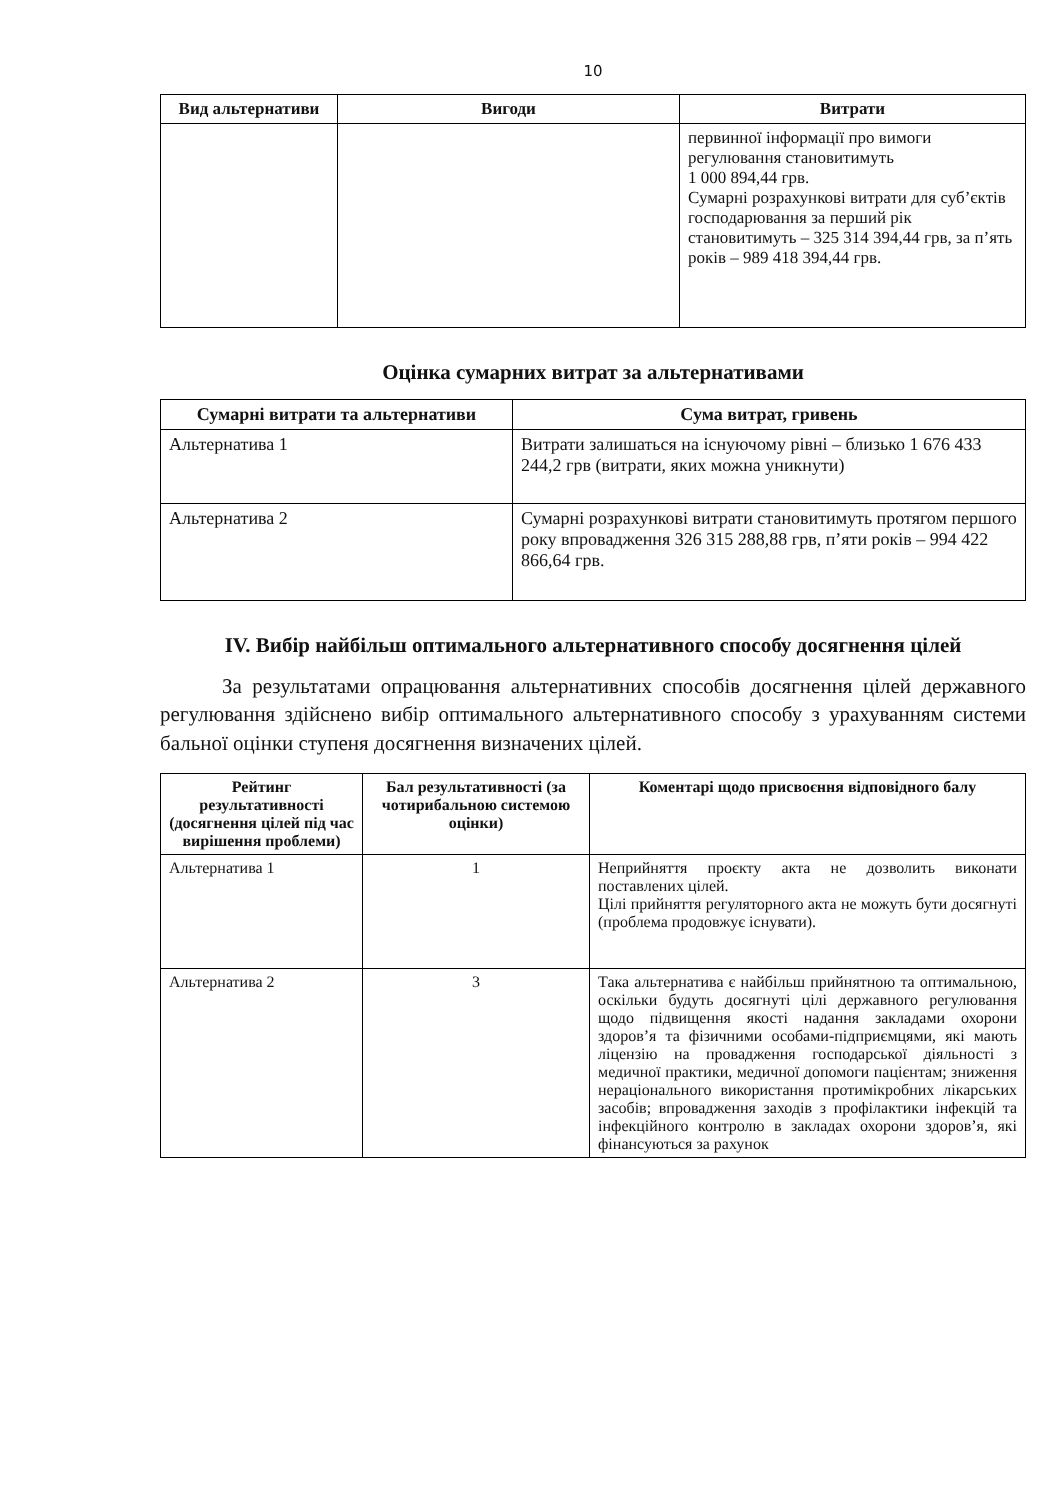10
| Вид альтернативи | Вигоди | Витрати |
| --- | --- | --- |
| | | первинної інформації про вимоги регулювання становитимуть 1 000 894,44 грв. Сумарні розрахункові витрати для суб’єктів господарювання за перший рік становитимуть – 325 314 394,44 грв, за п’ять років – 989 418 394,44 грв. |
Оцінка сумарних витрат за альтернативами
| Сумарні витрати та альтернативи | Сума витрат, гривень |
| --- | --- |
| Альтернатива 1 | Витрати залишаться на існуючому рівні – близько 1 676 433 244,2 грв (витрати, яких можна уникнути) |
| Альтернатива 2 | Сумарні розрахункові витрати становитимуть протягом першого року впровадження 326 315 288,88 грв, п’яти років – 994 422 866,64 грв. |
IV. Вибір найбільш оптимального альтернативного способу досягнення цілей
За результатами опрацювання альтернативних способів досягнення цілей державного регулювання здійснено вибір оптимального альтернативного способу з урахуванням системи бальної оцінки ступеня досягнення визначених цілей.
| Рейтинг результативності (досягнення цілей під час вирішення проблеми) | Бал результативності (за чотирибальною системою оцінки) | Коментарі щодо присвоєння відповідного балу |
| --- | --- | --- |
| Альтернатива 1 | 1 | Неприйняття проєкту акта не дозволить виконати поставлених цілей. Цілі прийняття регуляторного акта не можуть бути досягнуті (проблема продовжує існувати). |
| Альтернатива 2 | 3 | Така альтернатива є найбільш прийнятною та оптимальною, оскільки будуть досягнуті цілі державного регулювання щодо підвищення якості надання закладами охорони здоров’я та фізичними особами-підприємцями, які мають ліцензію на провадження господарської діяльності з медичної практики, медичної допомоги пацієнтам; зниження нераціонального використання протимікробних лікарських засобів; впровадження заходів з профілактики інфекцій та інфекційного контролю в закладах охорони здоров’я, які фінансуються за рахунок |